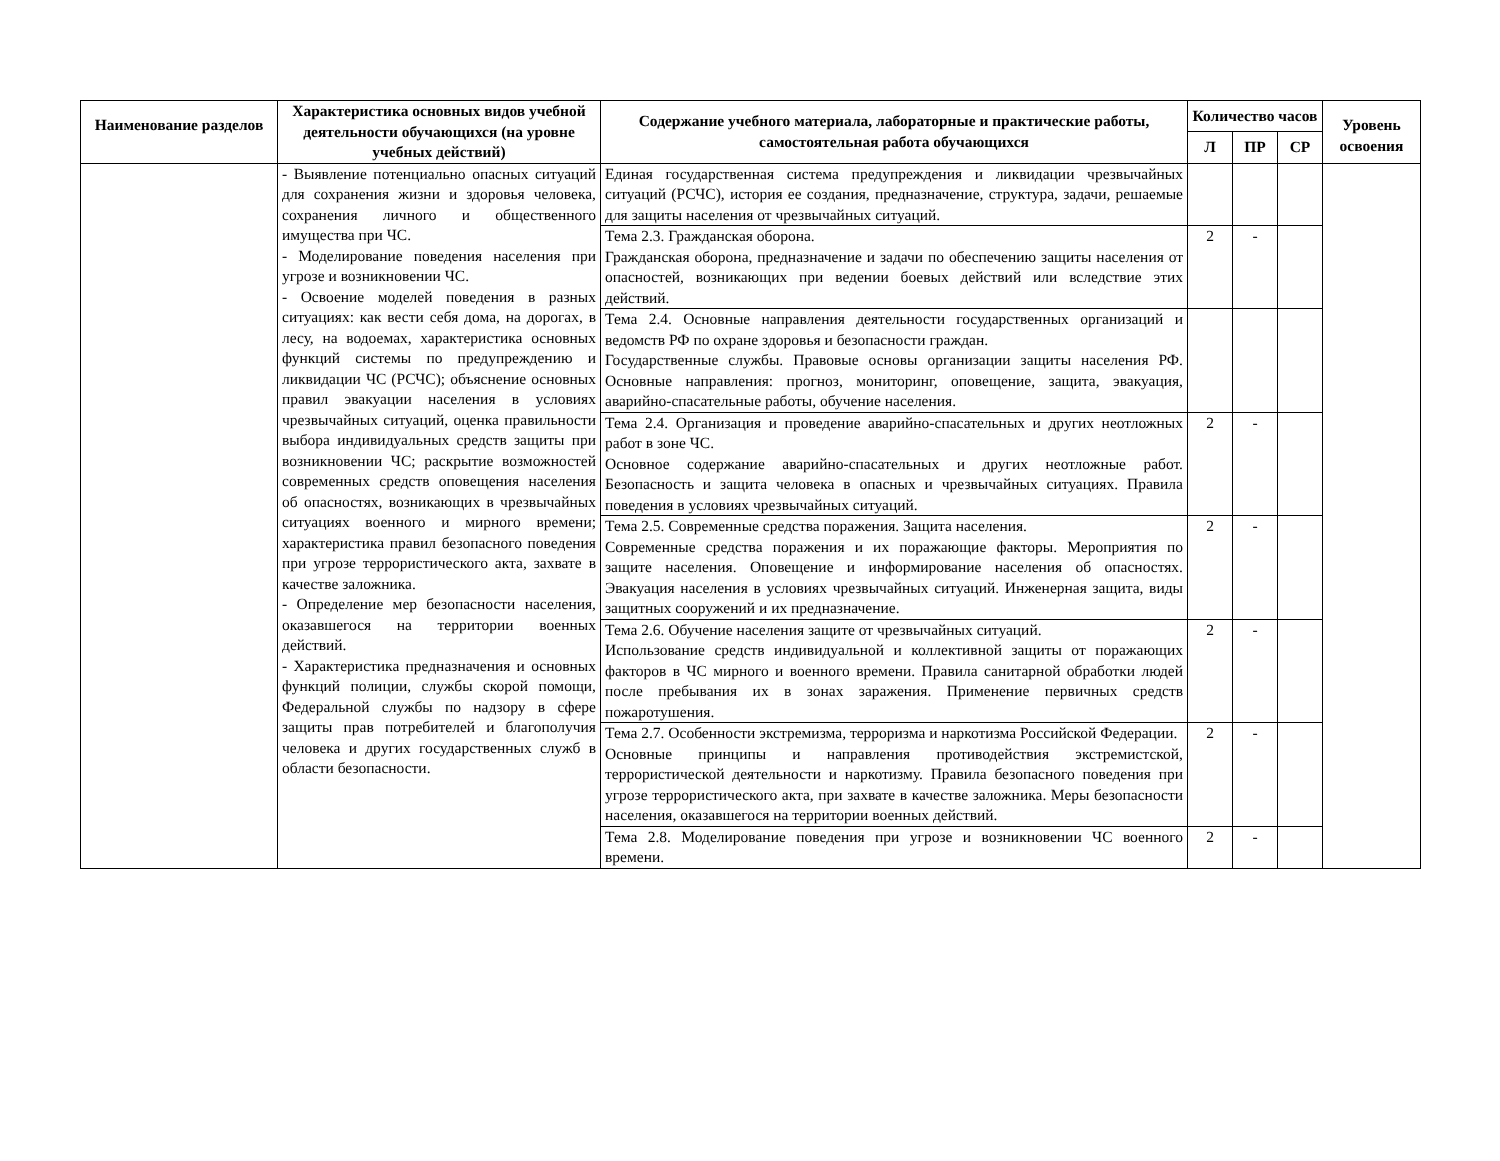| Наименование разделов | Характеристика основных видов учебной деятельности обучающихся (на уровне учебных действий) | Содержание учебного материала, лабораторные и практические работы, самостоятельная работа обучающихся | Количество часов | | | Уровень освоения |
| --- | --- | --- | --- | --- | --- | --- |
| | | | Л | ПР | СР | |
| | - Выявление потенциально опасных ситуаций для сохранения жизни и здоровья человека, сохранения личного и общественного имущества при ЧС. - Моделирование поведения населения при угрозе и возникновении ЧС. - Освоение моделей поведения в разных ситуациях: как вести себя дома, на дорогах, в лесу, на водоемах, характеристика основных функций системы по предупреждению и ликвидации ЧС (РСЧС); объяснение основных правил эвакуации населения в условиях чрезвычайных ситуаций, оценка правильности выбора индивидуальных средств защиты при возникновении ЧС; раскрытие возможностей современных средств оповещения населения об опасностях, возникающих в чрезвычайных ситуациях военного и мирного времени; характеристика правил безопасного поведения при угрозе террористического акта, захвате в качестве заложника. - Определение мер безопасности населения, оказавшегося на территории военных действий. - Характеристика предназначения и основных функций полиции, службы скорой помощи, Федеральной службы по надзору в сфере защиты прав потребителей и благополучия человека и других государственных служб в области безопасности. | Единая государственная система предупреждения и ликвидации чрезвычайных ситуаций (РСЧС), история ее создания, предназначение, структура, задачи, решаемые для защиты населения от чрезвычайных ситуаций. | | | | |
| | | Тема 2.3. Гражданская оборона. Гражданская оборона, предназначение и задачи по обеспечению защиты населения от опасностей, возникающих при ведении боевых действий или вследствие этих действий. | 2 | - | | |
| | | Тема 2.4. Основные направления деятельности государственных организаций и ведомств РФ по охране здоровья и безопасности граждан. Государственные службы. Правовые основы организации защиты населения РФ. Основные направления: прогноз, мониторинг, оповещение, защита, эвакуация, аварийно-спасательные работы, обучение населения. | | | | |
| | | Тема 2.4. Организация и проведение аварийно-спасательных и других неотложных работ в зоне ЧС. Основное содержание аварийно-спасательных и других неотложные работ. Безопасность и защита человека в опасных и чрезвычайных ситуациях. Правила поведения в условиях чрезвычайных ситуаций. | 2 | - | | |
| | | Тема 2.5. Современные средства поражения. Защита населения. Современные средства поражения и их поражающие факторы. Мероприятия по защите населения. Оповещение и информирование населения об опасностях. Эвакуация населения в условиях чрезвычайных ситуаций. Инженерная защита, виды защитных сооружений и их предназначение. | 2 | - | | |
| | | Тема 2.6. Обучение населения защите от чрезвычайных ситуаций. Использование средств индивидуальной и коллективной защиты от поражающих факторов в ЧС мирного и военного времени. Правила санитарной обработки людей после пребывания их в зонах заражения. Применение первичных средств пожаротушения. | 2 | - | | |
| | | Тема 2.7. Особенности экстремизма, терроризма и наркотизма Российской Федерации. Основные принципы и направления противодействия экстремистской, террористической деятельности и наркотизму. Правила безопасного поведения при угрозе террористического акта, при захвате в качестве заложника. Меры безопасности населения, оказавшегося на территории военных действий. | 2 | - | | |
| | | Тема 2.8. Моделирование поведения при угрозе и возникновении ЧС военного времени. | 2 | - | | |